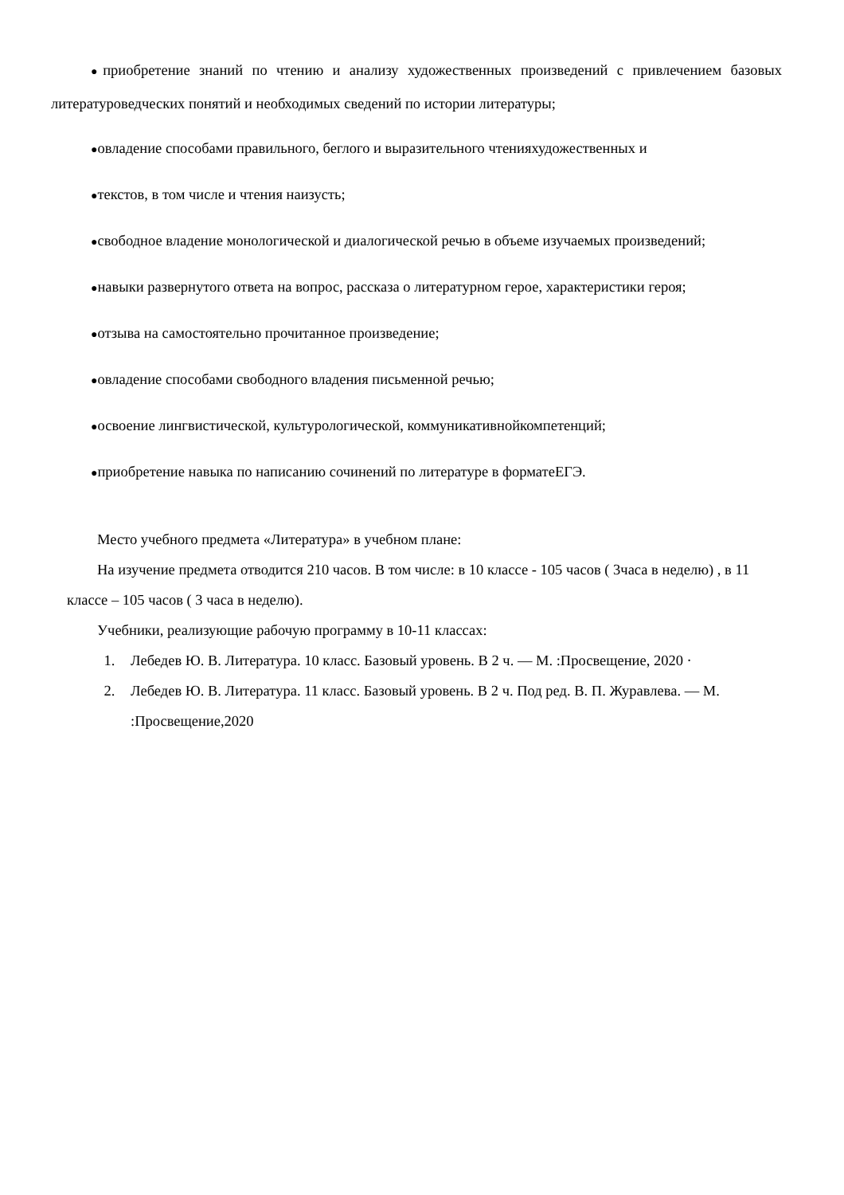●приобретение знаний по чтению и анализу художественных произведений с привлечением базовых литературоведческих понятий и необходимых сведений по истории литературы;
●овладение способами правильного, беглого и выразительного чтенияхудожественных и
●текстов, в том числе и чтения наизусть;
●свободное владение монологической и диалогической речью в объеме изучаемых произведений;
●навыки развернутого ответа на вопрос, рассказа о литературном герое, характеристики героя;
●отзыва на самостоятельно прочитанное произведение;
●овладение способами свободного владения письменной речью;
●освоение лингвистической, культурологической, коммуникативнойкомпетенций;
●приобретение навыка по написанию сочинений по литературе в форматеЕГЭ.
Место учебного предмета «Литература» в учебном плане:
На изучение предмета отводится 210 часов. В том числе: в 10 классе - 105 часов ( 3часа в неделю) , в 11 классе – 105 часов ( 3 часа в неделю).
Учебники, реализующие рабочую программу в 10-11 классах:
1. Лебедев Ю. В. Литература. 10 класс. Базовый уровень. В 2 ч. — М. :Просвещение, 2020 ·
2. Лебедев Ю. В. Литература. 11 класс. Базовый уровень. В 2 ч. Под ред. В. П. Журавлева. — М. :Просвещение,2020